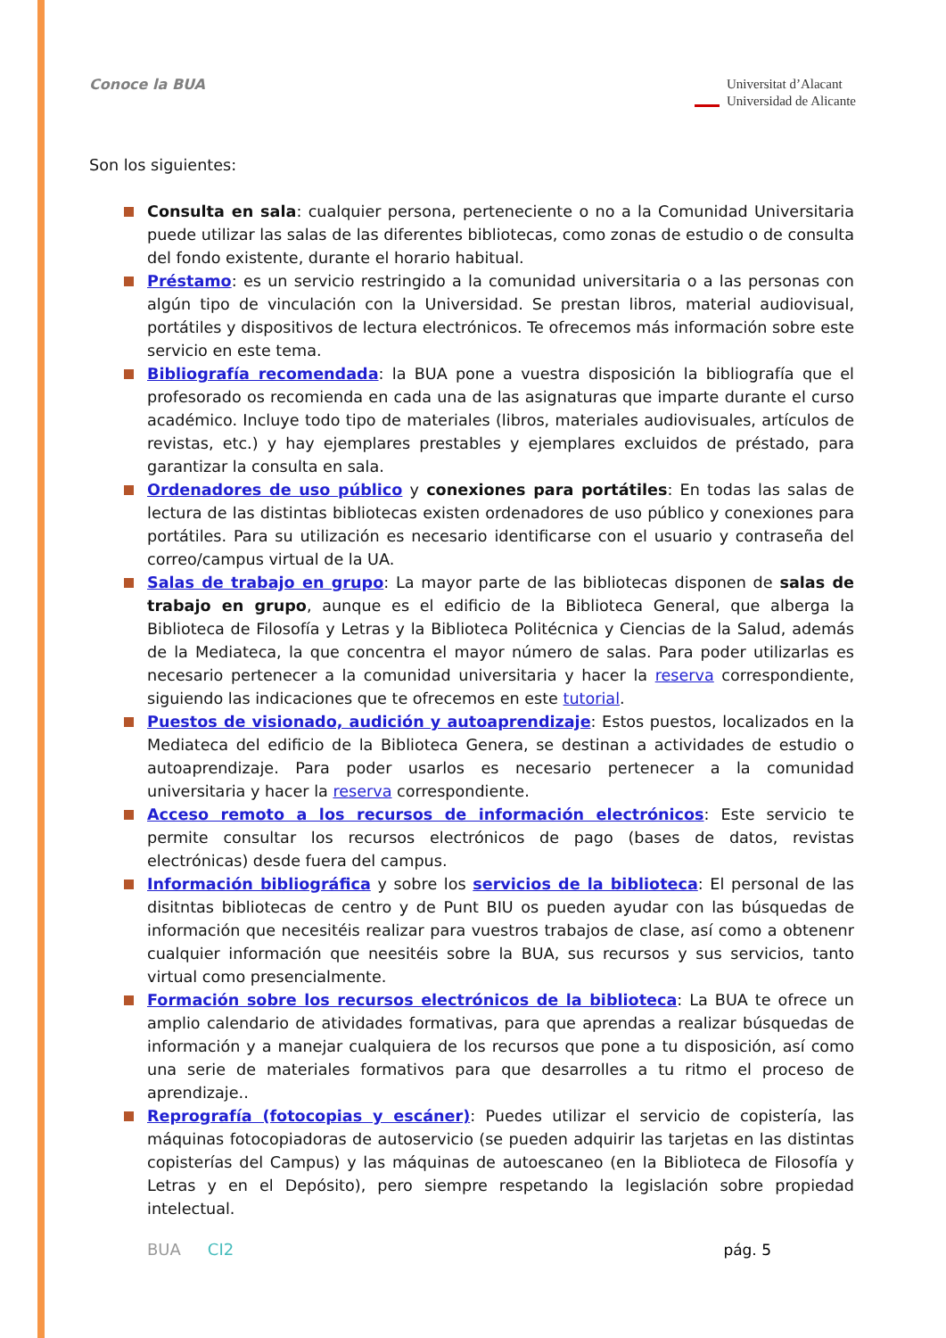Conoce la BUA
Universitat d’Alacant
Universidad de Alicante
Son los siguientes:
Consulta en sala: cualquier persona, perteneciente o no a la Comunidad Universitaria puede utilizar las salas de las diferentes bibliotecas, como zonas de estudio o de consulta del fondo existente, durante el horario habitual.
Préstamo: es un servicio restringido a la comunidad universitaria o a las personas con algún tipo de vinculación con la Universidad. Se prestan libros, material audiovisual, portátiles y dispositivos de lectura electrónicos. Te ofrecemos más información sobre este servicio en este tema.
Bibliografía recomendada: la BUA pone a vuestra disposición la bibliografía que el profesorado os recomienda en cada una de las asignaturas que imparte durante el curso académico. Incluye todo tipo de materiales (libros, materiales audiovisuales, artículos de revistas, etc.) y hay ejemplares prestables y ejemplares excluidos de préstado, para garantizar la consulta en sala.
Ordenadores de uso público y conexiones para portátiles: En todas las salas de lectura de las distintas bibliotecas existen ordenadores de uso público y conexiones para portátiles. Para su utilización es necesario identificarse con el usuario y contraseña del correo/campus virtual de la UA.
Salas de trabajo en grupo: La mayor parte de las bibliotecas disponen de salas de trabajo en grupo, aunque es el edificio de la Biblioteca General, que alberga la Biblioteca de Filosofía y Letras y la Biblioteca Politécnica y Ciencias de la Salud, además de la Mediateca, la que concentra el mayor número de salas. Para poder utilizarlas es necesario pertenecer a la comunidad universitaria y hacer la reserva correspondiente, siguiendo las indicaciones que te ofrecemos en este tutorial.
Puestos de visionado, audición y autoaprendizaje: Estos puestos, localizados en la Mediateca del edificio de la Biblioteca Genera, se destinan a actividades de estudio o autoaprendizaje. Para poder usarlos es necesario pertenecer a la comunidad universitaria y hacer la reserva correspondiente.
Acceso remoto a los recursos de información electrónicos: Este servicio te permite consultar los recursos electrónicos de pago (bases de datos, revistas electrónicas) desde fuera del campus.
Información bibliográfica y sobre los servicios de la biblioteca: El personal de las disitntas bibliotecas de centro y de Punt BIU os pueden ayudar con las búsquedas de información que necesitéis realizar para vuestros trabajos de clase, así como a obtenenr cualquier información que neesitéis sobre la BUA, sus recursos y sus servicios, tanto virtual como presencialmente.
Formación sobre los recursos electrónicos de la biblioteca: La BUA te ofrece un amplio calendario de atividades formativas, para que aprendas a realizar búsquedas de información y a manejar cualquiera de los recursos que pone a tu disposición, así como una serie de materiales formativos para que desarrolles a tu ritmo el proceso de aprendizaje..
Reprografía (fotocopias y escáner): Puedes utilizar el servicio de copistería, las máquinas fotocopiadoras de autoservicio (se pueden adquirir las tarjetas en las distintas copisterías del Campus) y las máquinas de autoescaneo (en la Biblioteca de Filosofía y Letras y en el Depósito), pero siempre respetando la legislación sobre propiedad intelectual.
BUA CI2 pág. 5